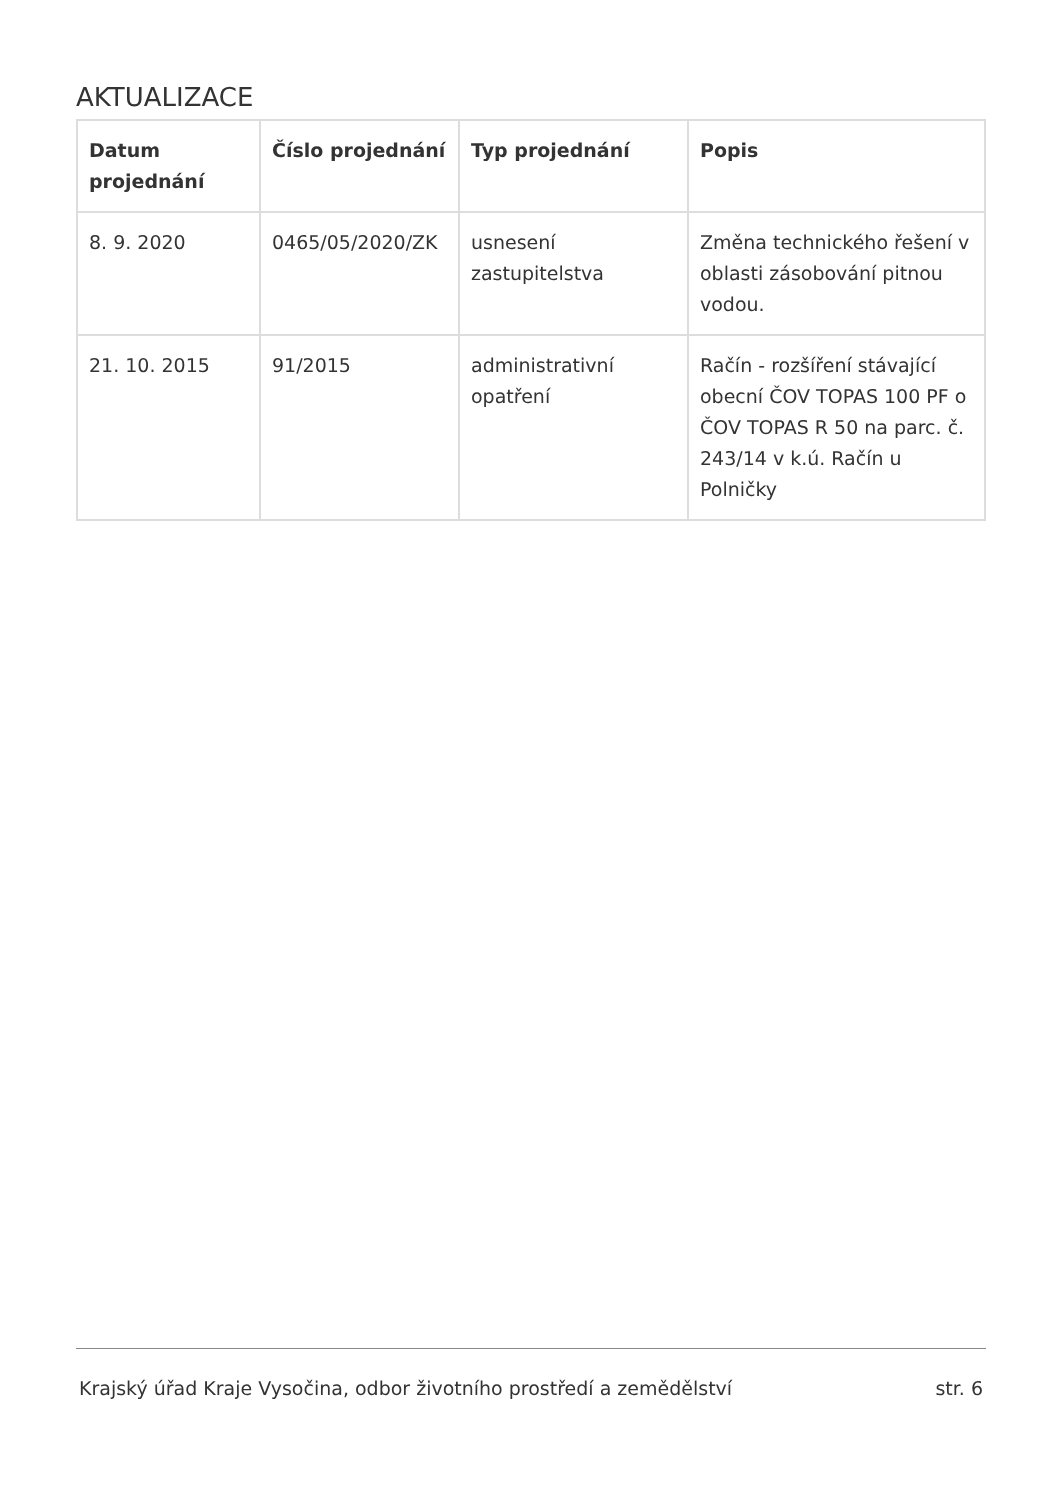AKTUALIZACE
| Datum projednání | Číslo projednání | Typ projednání | Popis |
| --- | --- | --- | --- |
| 8. 9. 2020 | 0465/05/2020/ZK | usnesení zastupitelstva | Změna technického řešení v oblasti zásobování pitnou vodou. |
| 21. 10. 2015 | 91/2015 | administrativní opatření | Račín - rozšíření stávající obecní ČOV TOPAS 100 PF o ČOV TOPAS R 50 na parc. č. 243/14 v k.ú. Račín u Polničky |
Krajský úřad Kraje Vysočina, odbor životního prostředí a zemědělství str. 6